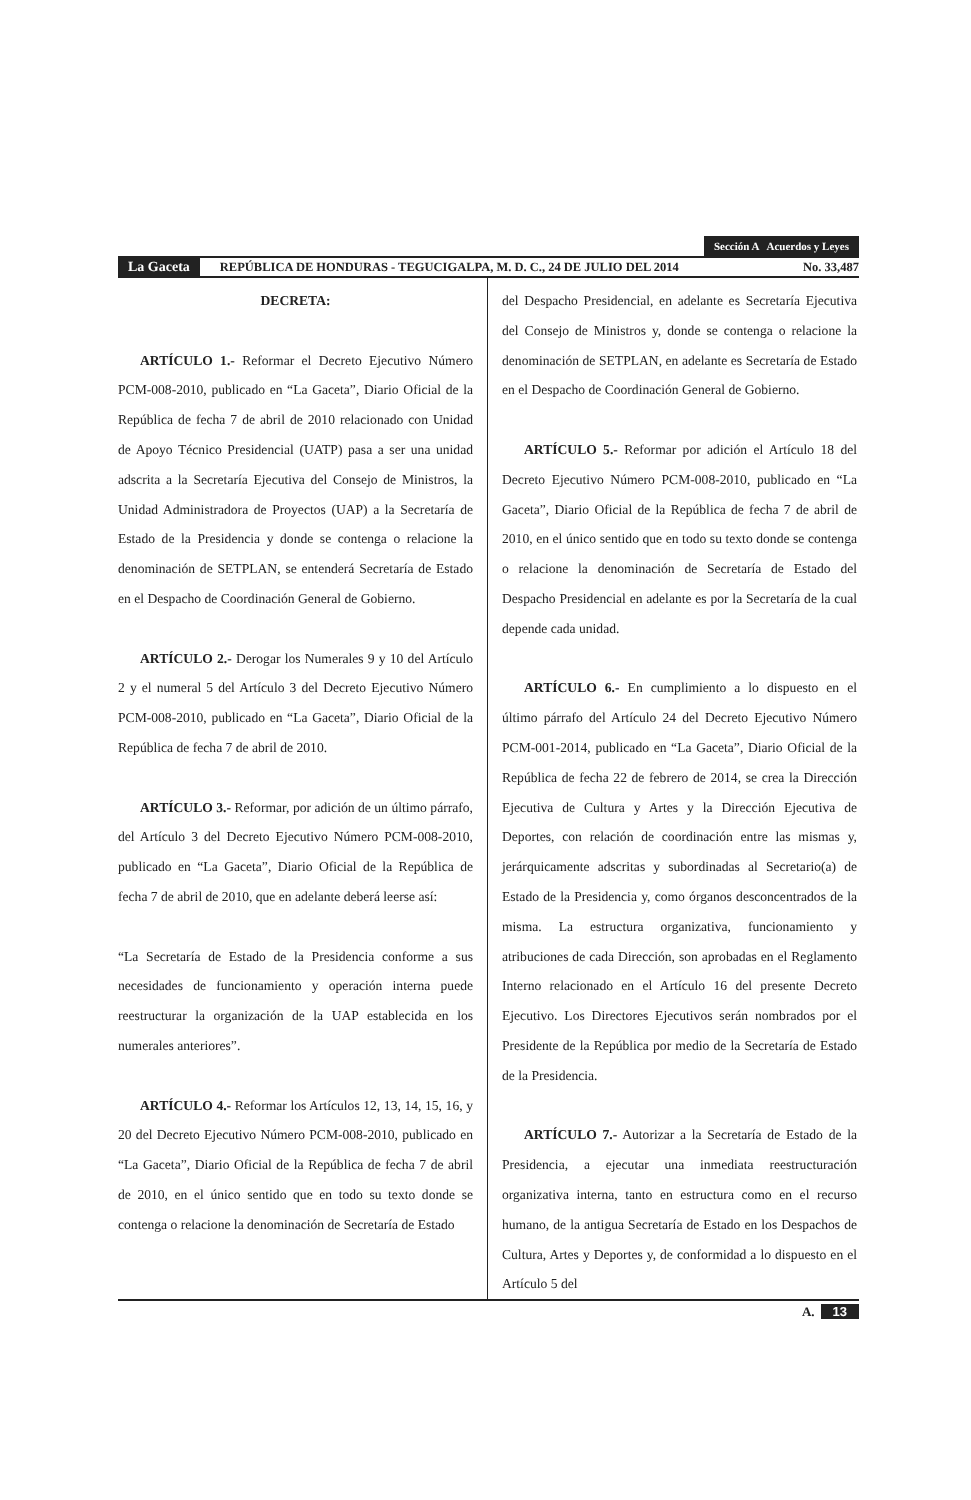Sección A Acuerdos y Leyes
La Gaceta REPÚBLICA DE HONDURAS - TEGUCIGALPA, M. D. C., 24 DE JULIO DEL 2014 No. 33,487
DECRETA:
ARTÍCULO 1.- Reformar el Decreto Ejecutivo Número PCM-008-2010, publicado en “La Gaceta”, Diario Oficial de la República de fecha 7 de abril de 2010 relacionado con Unidad de Apoyo Técnico Presidencial (UATP) pasa a ser una unidad adscrita a la Secretaría Ejecutiva del Consejo de Ministros, la Unidad Administradora de Proyectos (UAP) a la Secretaría de Estado de la Presidencia y donde se contenga o relacione la denominación de SETPLAN, se entenderá Secretaría de Estado en el Despacho de Coordinación General de Gobierno.
ARTÍCULO 2.- Derogar los Numerales 9 y 10 del Artículo 2 y el numeral 5 del Artículo 3 del Decreto Ejecutivo Número PCM-008-2010, publicado en “La Gaceta”, Diario Oficial de la República de fecha 7 de abril de 2010.
ARTÍCULO 3.- Reformar, por adición de un último párrafo, del Artículo 3 del Decreto Ejecutivo Número PCM-008-2010, publicado en “La Gaceta”, Diario Oficial de la República de fecha 7 de abril de 2010, que en adelante deberá leerse así:
“La Secretaría de Estado de la Presidencia conforme a sus necesidades de funcionamiento y operación interna puede reestructurar la organización de la UAP establecida en los numerales anteriores”.
ARTÍCULO 4.- Reformar los Artículos 12, 13, 14, 15, 16, y 20 del Decreto Ejecutivo Número PCM-008-2010, publicado en “La Gaceta”, Diario Oficial de la República de fecha 7 de abril de 2010, en el único sentido que en todo su texto donde se contenga o relacione la denominación de Secretaría de Estado
del Despacho Presidencial, en adelante es Secretaría Ejecutiva del Consejo de Ministros y, donde se contenga o relacione la denominación de SETPLAN, en adelante es Secretaría de Estado en el Despacho de Coordinación General de Gobierno.
ARTÍCULO 5.- Reformar por adición el Artículo 18 del Decreto Ejecutivo Número PCM-008-2010, publicado en “La Gaceta”, Diario Oficial de la República de fecha 7 de abril de 2010, en el único sentido que en todo su texto donde se contenga o relacione la denominación de Secretaría de Estado del Despacho Presidencial en adelante es por la Secretaría de la cual depende cada unidad.
ARTÍCULO 6.- En cumplimiento a lo dispuesto en el último párrafo del Artículo 24 del Decreto Ejecutivo Número PCM-001-2014, publicado en “La Gaceta”, Diario Oficial de la República de fecha 22 de febrero de 2014, se crea la Dirección Ejecutiva de Cultura y Artes y la Dirección Ejecutiva de Deportes, con relación de coordinación entre las mismas y, jerárquicamente adscritas y subordinadas al Secretario(a) de Estado de la Presidencia y, como órganos desconcentrados de la misma. La estructura organizativa, funcionamiento y atribuciones de cada Dirección, son aprobadas en el Reglamento Interno relacionado en el Artículo 16 del presente Decreto Ejecutivo. Los Directores Ejecutivos serán nombrados por el Presidente de la República por medio de la Secretaría de Estado de la Presidencia.
ARTÍCULO 7.- Autorizar a la Secretaría de Estado de la Presidencia, a ejecutar una inmediata reestructuración organizativa interna, tanto en estructura como en el recurso humano, de la antigua Secretaría de Estado en los Despachos de Cultura, Artes y Deportes y, de conformidad a lo dispuesto en el Artículo 5 del
A. 13